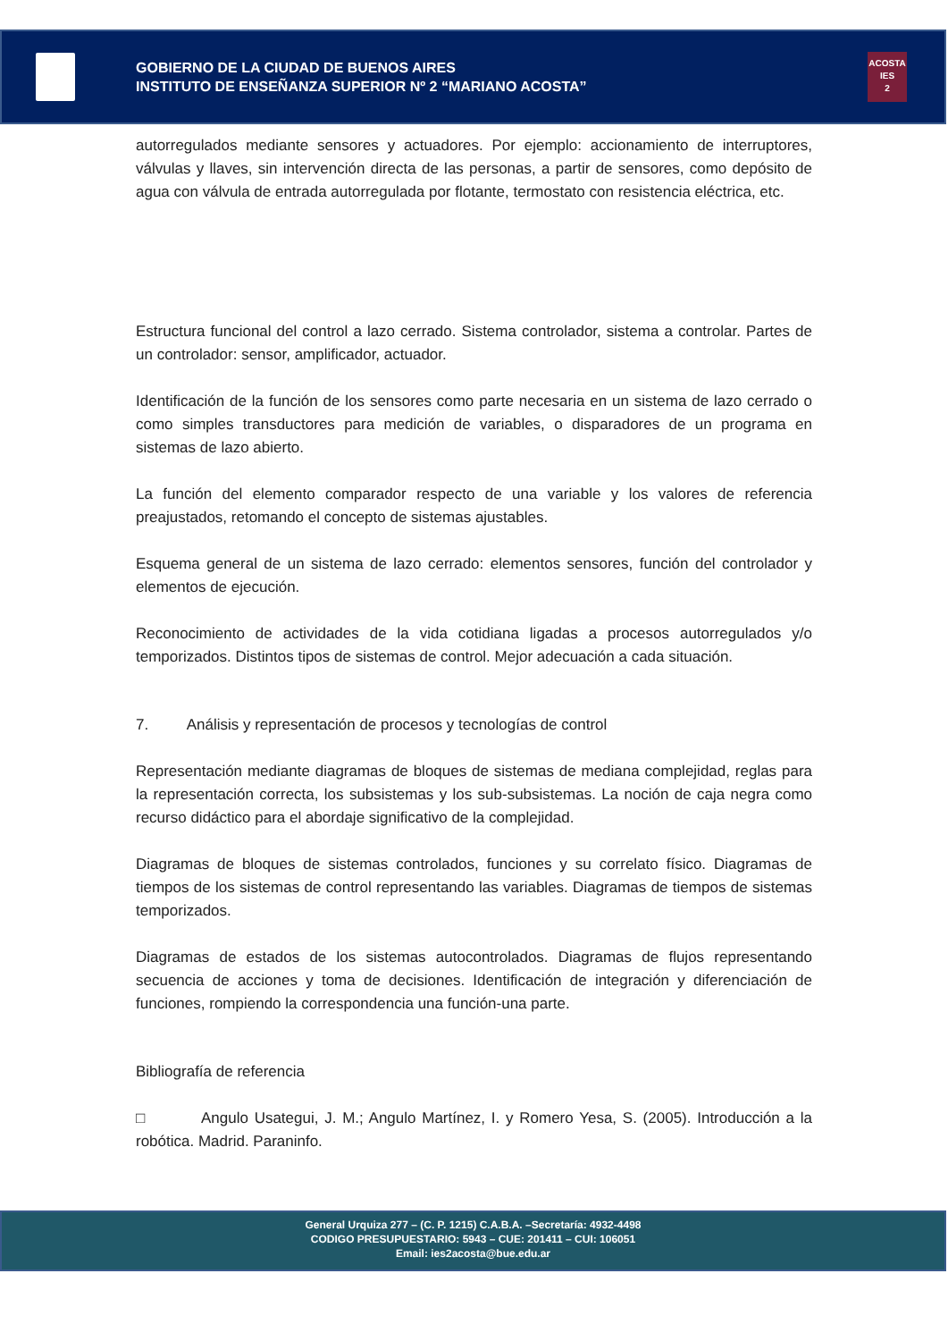GOBIERNO DE LA CIUDAD DE BUENOS AIRES
INSTITUTO DE ENSEÑANZA SUPERIOR Nº 2 “MARIANO ACOSTA”
ACOSTA
IES
2
autorregulados mediante sensores y actuadores. Por ejemplo: accionamiento de interruptores, válvulas y llaves, sin intervención directa de las personas, a partir de sensores, como depósito de agua con válvula de entrada autorregulada por flotante, termostato con resistencia eléctrica, etc.
Estructura funcional del control a lazo cerrado. Sistema controlador, sistema a controlar. Partes de un controlador: sensor, amplificador, actuador.
Identificación de la función de los sensores como parte necesaria en un sistema de lazo cerrado o como simples transductores para medición de variables, o disparadores de un programa en sistemas de lazo abierto.
La función del elemento comparador respecto de una variable y los valores de referencia preajustados, retomando el concepto de sistemas ajustables.
Esquema general de un sistema de lazo cerrado: elementos sensores, función del controlador y elementos de ejecución.
Reconocimiento de actividades de la vida cotidiana ligadas a procesos autorregulados y/o temporizados. Distintos tipos de sistemas de control. Mejor adecuación a cada situación.
7. Análisis y representación de procesos y tecnologías de control
Representación mediante diagramas de bloques de sistemas de mediana complejidad, reglas para la representación correcta, los subsistemas y los sub-subsistemas. La noción de caja negra como recurso didáctico para el abordaje significativo de la complejidad.
Diagramas de bloques de sistemas controlados, funciones y su correlato físico. Diagramas de tiempos de los sistemas de control representando las variables. Diagramas de tiempos de sistemas temporizados.
Diagramas de estados de los sistemas autocontrolados. Diagramas de flujos representando secuencia de acciones y toma de decisiones. Identificación de integración y diferenciación de funciones, rompiendo la correspondencia una función-una parte.
Bibliografía de referencia
□ Angulo Usategui, J. M.; Angulo Martínez, I. y Romero Yesa, S. (2005). Introducción a la robótica. Madrid. Paraninfo.
General Urquiza 277 – (C. P. 1215) C.A.B.A. –Secretaría: 4932-4498
CODIGO PRESUPUESTARIO: 5943 – CUE: 201411 – CUI: 106051
Email: ies2acosta@bue.edu.ar